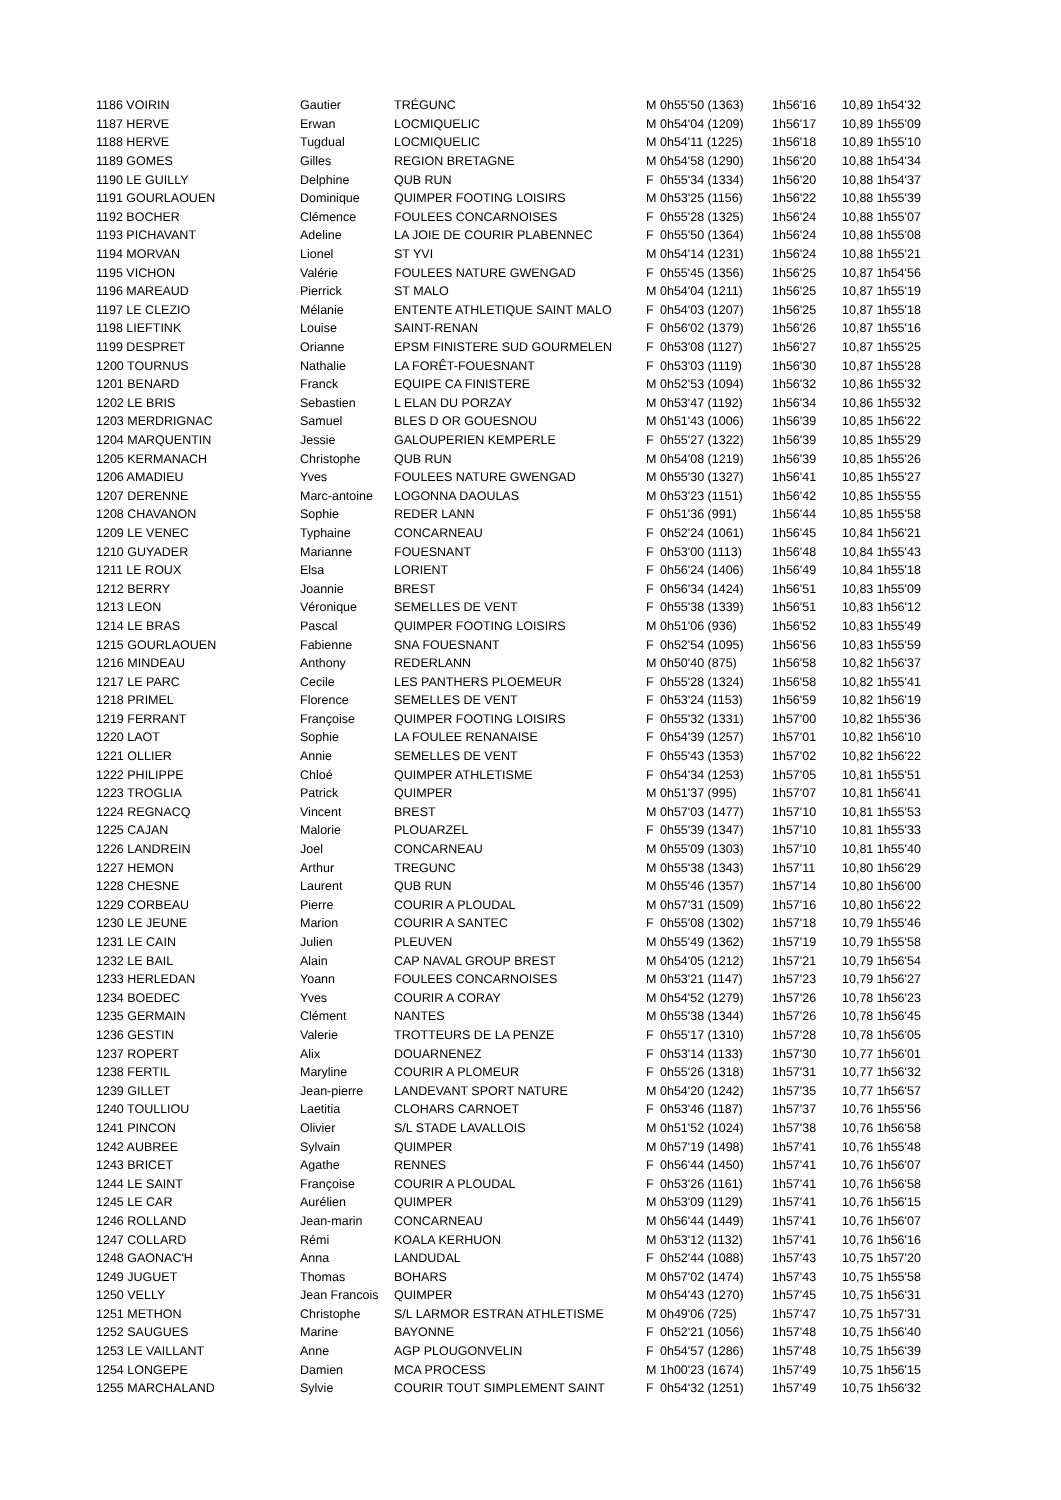| 1186 VOIRIN | Gautier | TRÉGUNC | M | 0h55'50 (1363) | 1h56'16 | 10,89 1h54'32 |
| 1187 HERVE | Erwan | LOCMIQUELIC | M | 0h54'04 (1209) | 1h56'17 | 10,89 1h55'09 |
| 1188 HERVE | Tugdual | LOCMIQUELIC | M | 0h54'11 (1225) | 1h56'18 | 10,89 1h55'10 |
| 1189 GOMES | Gilles | REGION BRETAGNE | M | 0h54'58 (1290) | 1h56'20 | 10,88 1h54'34 |
| 1190 LE GUILLY | Delphine | QUB RUN | F | 0h55'34 (1334) | 1h56'20 | 10,88 1h54'37 |
| 1191 GOURLAOUEN | Dominique | QUIMPER FOOTING LOISIRS | M | 0h53'25 (1156) | 1h56'22 | 10,88 1h55'39 |
| 1192 BOCHER | Clémence | FOULEES CONCARNOISES | F | 0h55'28 (1325) | 1h56'24 | 10,88 1h55'07 |
| 1193 PICHAVANT | Adeline | LA JOIE DE COURIR PLABENNEC | F | 0h55'50 (1364) | 1h56'24 | 10,88 1h55'08 |
| 1194 MORVAN | Lionel | ST YVI | M | 0h54'14 (1231) | 1h56'24 | 10,88 1h55'21 |
| 1195 VICHON | Valérie | FOULEES NATURE GWENGAD | F | 0h55'45 (1356) | 1h56'25 | 10,87 1h54'56 |
| 1196 MAREAUD | Pierrick | ST MALO | M | 0h54'04 (1211) | 1h56'25 | 10,87 1h55'19 |
| 1197 LE CLEZIO | Mélanie | ENTENTE ATHLETIQUE SAINT MALO | F | 0h54'03 (1207) | 1h56'25 | 10,87 1h55'18 |
| 1198 LIEFTINK | Louise | SAINT-RENAN | F | 0h56'02 (1379) | 1h56'26 | 10,87 1h55'16 |
| 1199 DESPRET | Orianne | EPSM FINISTERE SUD GOURMELEN | F | 0h53'08 (1127) | 1h56'27 | 10,87 1h55'25 |
| 1200 TOURNUS | Nathalie | LA FORÊT-FOUESNANT | F | 0h53'03 (1119) | 1h56'30 | 10,87 1h55'28 |
| 1201 BENARD | Franck | EQUIPE CA FINISTERE | M | 0h52'53 (1094) | 1h56'32 | 10,86 1h55'32 |
| 1202 LE BRIS | Sebastien | L ELAN DU PORZAY | M | 0h53'47 (1192) | 1h56'34 | 10,86 1h55'32 |
| 1203 MERDRIGNAC | Samuel | BLES D OR GOUESNOU | M | 0h51'43 (1006) | 1h56'39 | 10,85 1h56'22 |
| 1204 MARQUENTIN | Jessie | GALOUPERIEN KEMPERLE | F | 0h55'27 (1322) | 1h56'39 | 10,85 1h55'29 |
| 1205 KERMANACH | Christophe | QUB RUN | M | 0h54'08 (1219) | 1h56'39 | 10,85 1h55'26 |
| 1206 AMADIEU | Yves | FOULEES NATURE GWENGAD | M | 0h55'30 (1327) | 1h56'41 | 10,85 1h55'27 |
| 1207 DERENNE | Marc-antoine | LOGONNA DAOULAS | M | 0h53'23 (1151) | 1h56'42 | 10,85 1h55'55 |
| 1208 CHAVANON | Sophie | REDER LANN | F | 0h51'36 (991) | 1h56'44 | 10,85 1h55'58 |
| 1209 LE VENEC | Typhaine | CONCARNEAU | F | 0h52'24 (1061) | 1h56'45 | 10,84 1h56'21 |
| 1210 GUYADER | Marianne | FOUESNANT | F | 0h53'00 (1113) | 1h56'48 | 10,84 1h55'43 |
| 1211 LE ROUX | Elsa | LORIENT | F | 0h56'24 (1406) | 1h56'49 | 10,84 1h55'18 |
| 1212 BERRY | Joannie | BREST | F | 0h56'34 (1424) | 1h56'51 | 10,83 1h55'09 |
| 1213 LEON | Véronique | SEMELLES DE VENT | F | 0h55'38 (1339) | 1h56'51 | 10,83 1h56'12 |
| 1214 LE BRAS | Pascal | QUIMPER FOOTING LOISIRS | M | 0h51'06 (936) | 1h56'52 | 10,83 1h55'49 |
| 1215 GOURLAOUEN | Fabienne | SNA FOUESNANT | F | 0h52'54 (1095) | 1h56'56 | 10,83 1h55'59 |
| 1216 MINDEAU | Anthony | REDERLANN | M | 0h50'40 (875) | 1h56'58 | 10,82 1h56'37 |
| 1217 LE PARC | Cecile | LES PANTHERS PLOEMEUR | F | 0h55'28 (1324) | 1h56'58 | 10,82 1h55'41 |
| 1218 PRIMEL | Florence | SEMELLES DE VENT | F | 0h53'24 (1153) | 1h56'59 | 10,82 1h56'19 |
| 1219 FERRANT | Françoise | QUIMPER FOOTING LOISIRS | F | 0h55'32 (1331) | 1h57'00 | 10,82 1h55'36 |
| 1220 LAOT | Sophie | LA FOULEE RENANAISE | F | 0h54'39 (1257) | 1h57'01 | 10,82 1h56'10 |
| 1221 OLLIER | Annie | SEMELLES DE VENT | F | 0h55'43 (1353) | 1h57'02 | 10,82 1h56'22 |
| 1222 PHILIPPE | Chloé | QUIMPER ATHLETISME | F | 0h54'34 (1253) | 1h57'05 | 10,81 1h55'51 |
| 1223 TROGLIA | Patrick | QUIMPER | M | 0h51'37 (995) | 1h57'07 | 10,81 1h56'41 |
| 1224 REGNACQ | Vincent | BREST | M | 0h57'03 (1477) | 1h57'10 | 10,81 1h55'53 |
| 1225 CAJAN | Malorie | PLOUARZEL | F | 0h55'39 (1347) | 1h57'10 | 10,81 1h55'33 |
| 1226 LANDREIN | Joel | CONCARNEAU | M | 0h55'09 (1303) | 1h57'10 | 10,81 1h55'40 |
| 1227 HEMON | Arthur | TREGUNC | M | 0h55'38 (1343) | 1h57'11 | 10,80 1h56'29 |
| 1228 CHESNE | Laurent | QUB RUN | M | 0h55'46 (1357) | 1h57'14 | 10,80 1h56'00 |
| 1229 CORBEAU | Pierre | COURIR A PLOUDAL | M | 0h57'31 (1509) | 1h57'16 | 10,80 1h56'22 |
| 1230 LE JEUNE | Marion | COURIR A SANTEC | F | 0h55'08 (1302) | 1h57'18 | 10,79 1h55'46 |
| 1231 LE CAIN | Julien | PLEUVEN | M | 0h55'49 (1362) | 1h57'19 | 10,79 1h55'58 |
| 1232 LE BAIL | Alain | CAP NAVAL GROUP BREST | M | 0h54'05 (1212) | 1h57'21 | 10,79 1h56'54 |
| 1233 HERLEDAN | Yoann | FOULEES CONCARNOISES | M | 0h53'21 (1147) | 1h57'23 | 10,79 1h56'27 |
| 1234 BOEDEC | Yves | COURIR A CORAY | M | 0h54'52 (1279) | 1h57'26 | 10,78 1h56'23 |
| 1235 GERMAIN | Clément | NANTES | M | 0h55'38 (1344) | 1h57'26 | 10,78 1h56'45 |
| 1236 GESTIN | Valerie | TROTTEURS DE LA PENZE | F | 0h55'17 (1310) | 1h57'28 | 10,78 1h56'05 |
| 1237 ROPERT | Alix | DOUARNENEZ | F | 0h53'14 (1133) | 1h57'30 | 10,77 1h56'01 |
| 1238 FERTIL | Maryline | COURIR A PLOMEUR | F | 0h55'26 (1318) | 1h57'31 | 10,77 1h56'32 |
| 1239 GILLET | Jean-pierre | LANDEVANT SPORT NATURE | M | 0h54'20 (1242) | 1h57'35 | 10,77 1h56'57 |
| 1240 TOULLIOU | Laetitia | CLOHARS CARNOET | F | 0h53'46 (1187) | 1h57'37 | 10,76 1h55'56 |
| 1241 PINCON | Olivier | S/L STADE LAVALLOIS | M | 0h51'52 (1024) | 1h57'38 | 10,76 1h56'58 |
| 1242 AUBREE | Sylvain | QUIMPER | M | 0h57'19 (1498) | 1h57'41 | 10,76 1h55'48 |
| 1243 BRICET | Agathe | RENNES | F | 0h56'44 (1450) | 1h57'41 | 10,76 1h56'07 |
| 1244 LE SAINT | Françoise | COURIR A PLOUDAL | F | 0h53'26 (1161) | 1h57'41 | 10,76 1h56'58 |
| 1245 LE CAR | Aurélien | QUIMPER | M | 0h53'09 (1129) | 1h57'41 | 10,76 1h56'15 |
| 1246 ROLLAND | Jean-marin | CONCARNEAU | M | 0h56'44 (1449) | 1h57'41 | 10,76 1h56'07 |
| 1247 COLLARD | Rémi | KOALA KERHUON | M | 0h53'12 (1132) | 1h57'41 | 10,76 1h56'16 |
| 1248 GAONAC'H | Anna | LANDUDAL | F | 0h52'44 (1088) | 1h57'43 | 10,75 1h57'20 |
| 1249 JUGUET | Thomas | BOHARS | M | 0h57'02 (1474) | 1h57'43 | 10,75 1h55'58 |
| 1250 VELLY | Jean Francois | QUIMPER | M | 0h54'43 (1270) | 1h57'45 | 10,75 1h56'31 |
| 1251 METHON | Christophe | S/L LARMOR ESTRAN ATHLETISME | M | 0h49'06 (725) | 1h57'47 | 10,75 1h57'31 |
| 1252 SAUGUES | Marine | BAYONNE | F | 0h52'21 (1056) | 1h57'48 | 10,75 1h56'40 |
| 1253 LE VAILLANT | Anne | AGP PLOUGONVELIN | F | 0h54'57 (1286) | 1h57'48 | 10,75 1h56'39 |
| 1254 LONGEPE | Damien | MCA PROCESS | M | 1h00'23 (1674) | 1h57'49 | 10,75 1h56'15 |
| 1255 MARCHALAND | Sylvie | COURIR TOUT SIMPLEMENT SAINT | F | 0h54'32 (1251) | 1h57'49 | 10,75 1h56'32 |